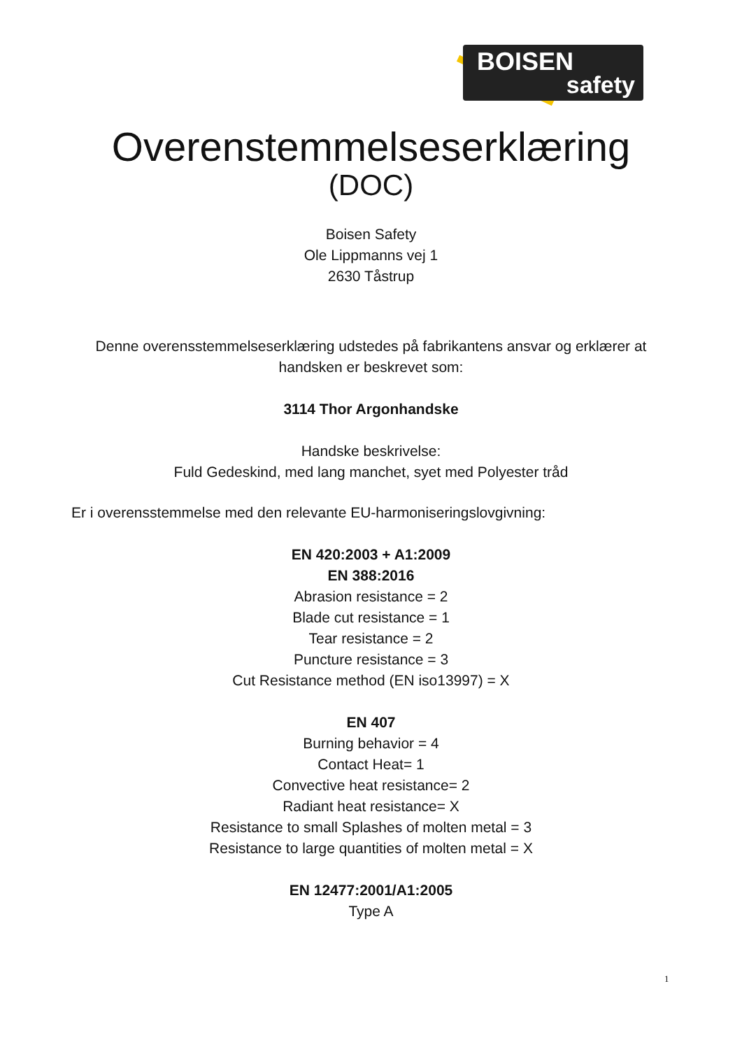BOISEN
safety
Overenstemmelseserklæring
(DOC)
Boisen Safety
Ole Lippmanns vej 1
2630 Tåstrup
Denne overensstemmelseserklæring udstedes på fabrikantens ansvar og erklærer at handsken er beskrevet som:
3114 Thor Argonhandske
Handske beskrivelse:
Fuld Gedeskind, med lang manchet, syet med Polyester tråd
Er i overensstemmelse med den relevante EU-harmoniseringslovgivning:
EN 420:2003 + A1:2009
EN 388:2016
Abrasion resistance = 2
Blade cut resistance = 1
Tear resistance = 2
Puncture resistance = 3
Cut Resistance method (EN iso13997) = X
EN 407
Burning behavior = 4
Contact Heat= 1
Convective heat resistance= 2
Radiant heat resistance= X
Resistance to small Splashes of molten metal = 3
Resistance to large quantities of molten metal = X
EN 12477:2001/A1:2005
Type A
1